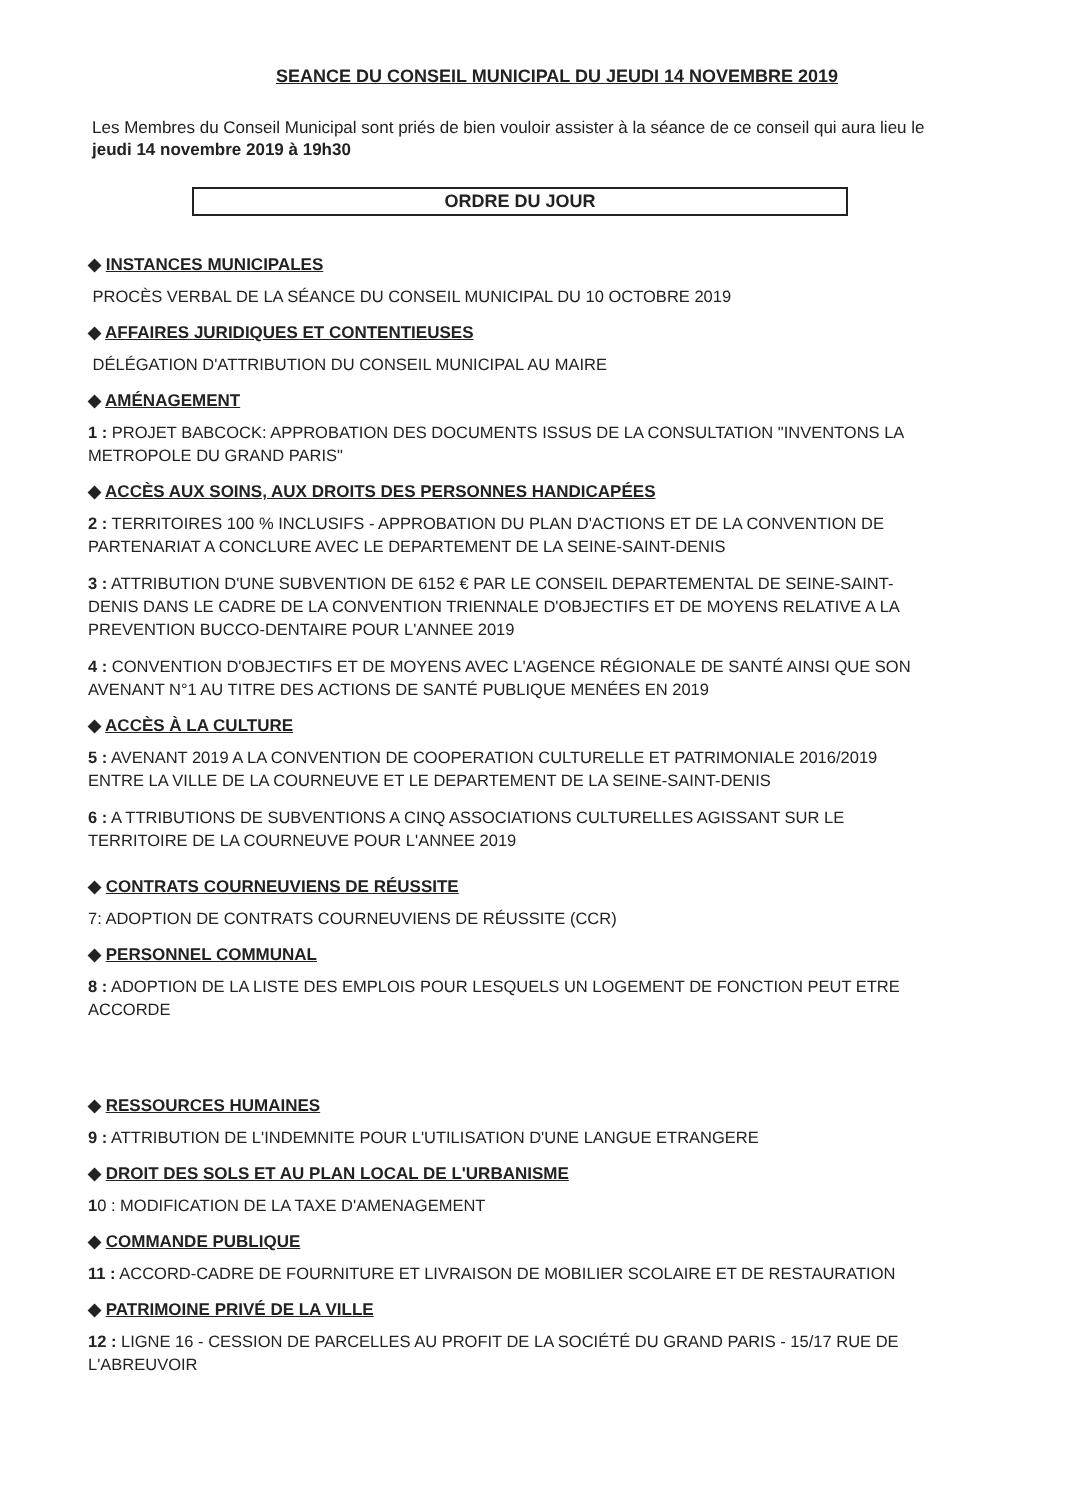SEANCE DU CONSEIL MUNICIPAL DU JEUDI 14 NOVEMBRE 2019
Les Membres du Conseil Municipal sont priés de bien vouloir assister à la séance de ce conseil qui aura lieu le jeudi 14 novembre 2019 à 19h30
ORDRE DU JOUR
◆ INSTANCES MUNICIPALES
PROCÈS VERBAL DE LA SÉANCE DU CONSEIL MUNICIPAL DU 10 OCTOBRE 2019
◆ AFFAIRES JURIDIQUES ET CONTENTIEUSES
DÉLÉGATION D'ATTRIBUTION DU CONSEIL MUNICIPAL AU MAIRE
◆ AMÉNAGEMENT
1 : PROJET BABCOCK: APPROBATION DES DOCUMENTS ISSUS DE LA CONSULTATION "INVENTONS LA METROPOLE DU GRAND PARIS"
◆ ACCÈS AUX SOINS, AUX DROITS DES PERSONNES HANDICAPÉES
2 : TERRITOIRES 100 % INCLUSIFS - APPROBATION DU PLAN D'ACTIONS ET DE LA CONVENTION DE PARTENARIAT A CONCLURE AVEC LE DEPARTEMENT DE LA SEINE-SAINT-DENIS
3 : ATTRIBUTION D'UNE SUBVENTION DE 6152 € PAR LE CONSEIL DEPARTEMENTAL DE SEINE-SAINT-DENIS DANS LE CADRE DE LA CONVENTION TRIENNALE D'OBJECTIFS ET DE MOYENS RELATIVE A LA PREVENTION BUCCO-DENTAIRE POUR L'ANNEE 2019
4 : CONVENTION D'OBJECTIFS ET DE MOYENS AVEC L'AGENCE RÉGIONALE DE SANTÉ AINSI QUE SON AVENANT N°1 AU TITRE DES ACTIONS DE SANTÉ PUBLIQUE MENÉES EN 2019
◆ ACCÈS À LA CULTURE
5 : AVENANT 2019 A LA CONVENTION DE COOPERATION CULTURELLE ET PATRIMONIALE 2016/2019 ENTRE LA VILLE DE LA COURNEUVE ET LE DEPARTEMENT DE LA SEINE-SAINT-DENIS
6 : A TTRIBUTIONS DE SUBVENTIONS A CINQ ASSOCIATIONS CULTURELLES AGISSANT SUR LE TERRITOIRE DE LA COURNEUVE POUR L'ANNEE 2019
◆ CONTRATS COURNEUVIENS DE RÉUSSITE
7: ADOPTION DE CONTRATS COURNEUVIENS DE RÉUSSITE (CCR)
◆ PERSONNEL COMMUNAL
8 : ADOPTION DE LA LISTE DES EMPLOIS POUR LESQUELS UN LOGEMENT DE FONCTION PEUT ETRE ACCORDE
◆ RESSOURCES HUMAINES
9 : ATTRIBUTION DE L'INDEMNITE POUR L'UTILISATION D'UNE LANGUE ETRANGERE
◆ DROIT DES SOLS ET AU PLAN LOCAL DE L'URBANISME
10 : MODIFICATION DE LA TAXE D'AMENAGEMENT
◆ COMMANDE PUBLIQUE
11 : ACCORD-CADRE DE FOURNITURE ET LIVRAISON DE MOBILIER SCOLAIRE ET DE RESTAURATION
◆ PATRIMOINE PRIVÉ DE LA VILLE
12 : LIGNE 16 - CESSION DE PARCELLES AU PROFIT DE LA SOCIÉTÉ DU GRAND PARIS - 15/17 RUE DE L'ABREUVOIR